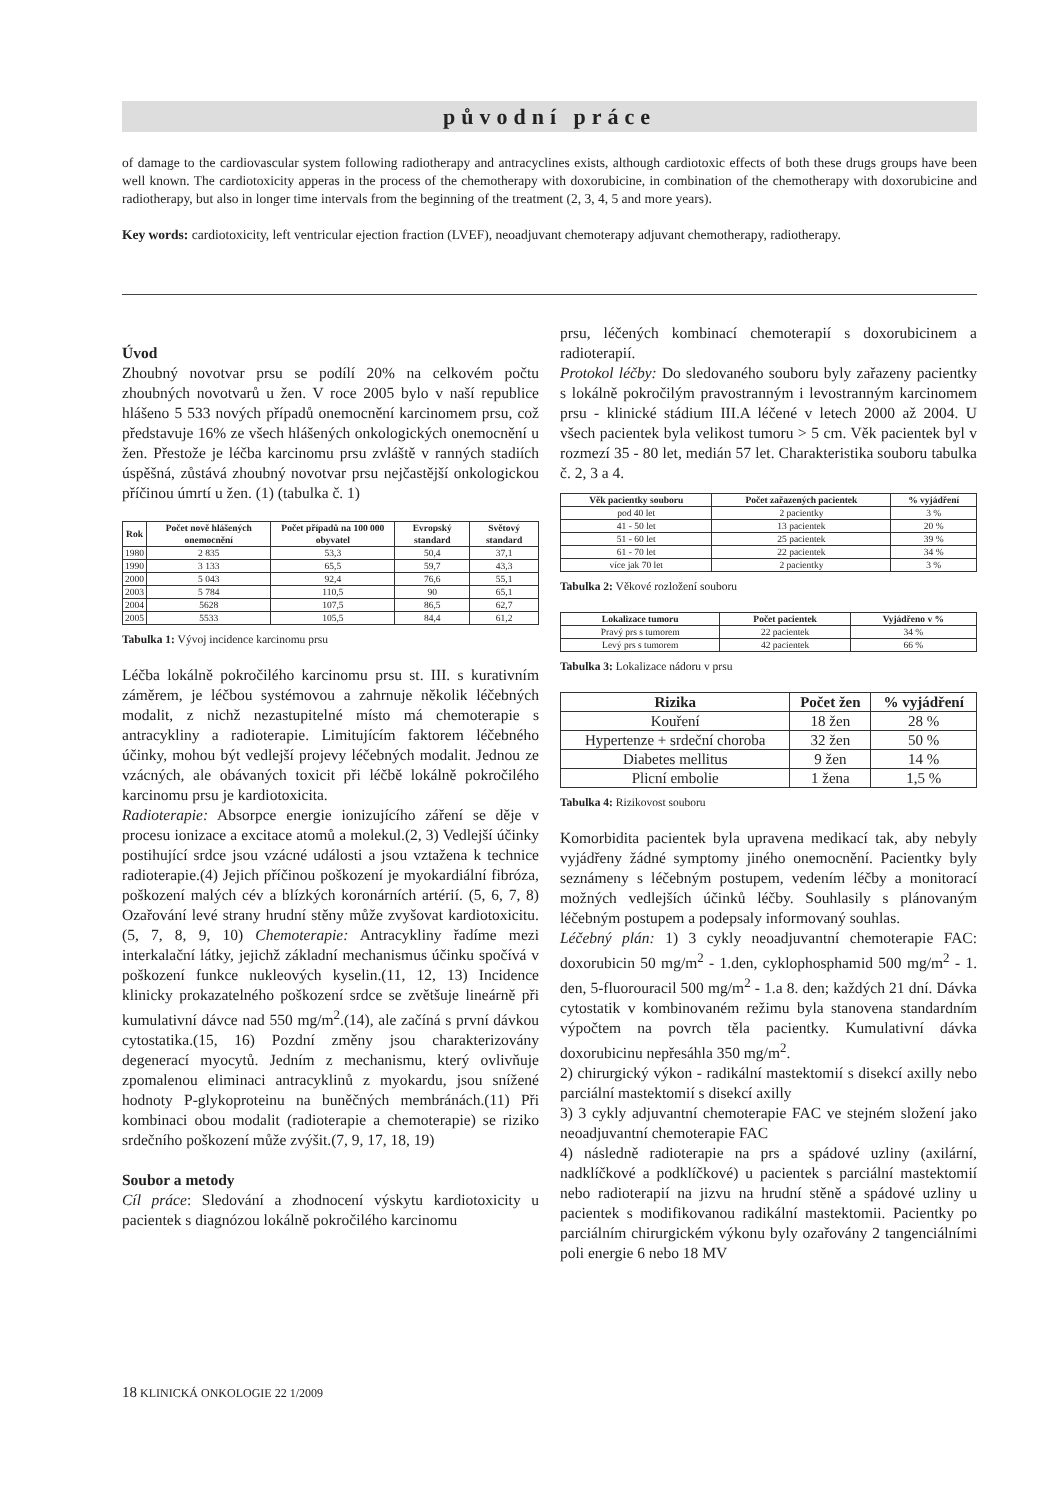původní práce
of damage to the cardiovascular system following radiotherapy and antracyclines exists, although cardiotoxic effects of both these drugs groups have been well known. The cardiotoxicity apperas in the process of the chemotherapy with doxorubicine, in combination of the chemotherapy with doxorubicine and radiotherapy, but also in longer time intervals from the beginning of the treatment (2, 3, 4, 5 and more years).
Key words: cardiotoxicity, left ventricular ejection fraction (LVEF), neoadjuvant chemoterapy adjuvant chemotherapy, radiotherapy.
Úvod
Zhoubný novotvar prsu se podílí 20% na celkovém počtu zhoubných novotvarů u žen. V roce 2005 bylo v naší republice hlášeno 5 533 nových případů onemocnění karcinomem prsu, což představuje 16% ze všech hlášených onkologických onemocnění u žen. Přestože je léčba karcinomu prsu zvláště v ranných stadiích úspěšná, zůstává zhoubný novotvar prsu nejčastější onkologickou příčinou úmrtí u žen. (1) (tabulka č. 1)
| Rok | Počet nově hlášených onemocnění | Počet případů na 100 000 obyvatel | Evropský standard | Světový standard |
| --- | --- | --- | --- | --- |
| 1980 | 2 835 | 53,3 | 50,4 | 37,1 |
| 1990 | 3 133 | 65,5 | 59,7 | 43,3 |
| 2000 | 5 043 | 92,4 | 76,6 | 55,1 |
| 2003 | 5 784 | 110,5 | 90 | 65,1 |
| 2004 | 5628 | 107,5 | 86,5 | 62,7 |
| 2005 | 5533 | 105,5 | 84,4 | 61,2 |
Tabulka 1: Vývoj incidence karcinomu prsu
Léčba lokálně pokročilého karcinomu prsu st. III. s kurativním záměrem, je léčbou systémovou a zahrnuje několik léčebných modalit, z nichž nezastupitelné místo má chemoterapie s antracykliny a radioterapie. Limitujícím faktorem léčebného účinky, mohou být vedlejší projevy léčebných modalit. Jednou ze vzácných, ale obávaných toxicit při léčbě lokálně pokročilého karcinomu prsu je kardiotoxicita.
Radioterapie: Absorpce energie ionizujícího záření se děje v procesu ionizace a excitace atomů a molekul.(2, 3) Vedlejší účinky postihující srdce jsou vzácné události a jsou vztažena k technice radioterapie.(4) Jejich příčinou poškození je myokardiální fibróza, poškození malých cév a blízkých koronárních artérií. (5, 6, 7, 8) Ozařování levé strany hrudní stěny může zvyšovat kardiotoxicitu. (5, 7, 8, 9, 10) Chemoterapie: Antracykliny řadíme mezi interkalační látky, jejichž základní mechanismus účinku spočívá v poškození funkce nukleových kyselin.(11, 12, 13) Incidence klinicky prokazatelného poškození srdce se zvětšuje lineárně při kumulativní dávce nad 550 mg/m<sup>2</sup>.(14), ale začíná s první dávkou cytostatika.(15, 16) Pozdní změny jsou charakterizovány degenerací myocytů. Jedním z mechanismu, který ovlivňuje zpomalenou eliminaci antracyklinů z myokardu, jsou snížené hodnoty P-glykoproteinu na buněčných membránách.(11) Při kombinaci obou modalit (radioterapie a chemoterapie) se riziko srdečního poškození může zvýšit.(7, 9, 17, 18, 19)
Soubor a metody
Cíl práce: Sledování a zhodnocení výskytu kardiotoxicity u pacientek s diagnózou lokálně pokročilého karcinomu
prsu, léčených kombinací chemoterapií s doxorubicinem a radioterapií.
Protokol léčby: Do sledovaného souboru byly zařazeny pacientky s lokálně pokročilým pravostranným i levostranným karcinomem prsu - klinické stádium III.A léčené v letech 2000 až 2004. U všech pacientek byla velikost tumoru > 5 cm. Věk pacientek byl v rozmezí 35 - 80 let, medián 57 let. Charakteristika souboru tabulka č. 2, 3 a 4.
| Věk pacientky souboru | Počet zařazených pacientek | % vyjádření |
| --- | --- | --- |
| pod 40 let | 2 pacientky | 3 % |
| 41 - 50 let | 13 pacientek | 20 % |
| 51 - 60 let | 25 pacientek | 39 % |
| 61 - 70 let | 22 pacientek | 34 % |
| více jak 70 let | 2 pacientky | 3 % |
Tabulka 2: Věkové rozložení souboru
| Lokalizace tumoru | Počet pacientek | Vyjádřeno v % |
| --- | --- | --- |
| Pravý prs s tumorem | 22 pacientek | 34 % |
| Levý prs s tumorem | 42 pacientek | 66 % |
Tabulka 3: Lokalizace nádoru v prsu
| Rizika | Počet žen | % vyjádření |
| --- | --- | --- |
| Kouření | 18 žen | 28 % |
| Hypertenze + srdeční choroba | 32 žen | 50 % |
| Diabetes mellitus | 9 žen | 14 % |
| Plicní embolie | 1 žena | 1,5 % |
Tabulka 4: Rizikovost souboru
Komorbidita pacientek byla upravena medikací tak, aby nebyly vyjádřeny žádné symptomy jiného onemocnění. Pacientky byly seznámeny s léčebným postupem, vedením léčby a monitorací možných vedlejších účinků léčby. Souhlasily s plánovaným léčebným postupem a podepsaly informovaný souhlas.
Léčebný plán: 1) 3 cykly neoadjuvantní chemoterapie FAC: doxorubicin 50 mg/m<sup>2</sup> - 1.den, cyklophosphamid 500 mg/m<sup>2</sup> - 1. den, 5-fluorouracil 500 mg/m<sup>2</sup> - 1.a 8. den; každých 21 dní. Dávka cytostatik v kombinovaném režimu byla stanovena standardním výpočtem na povrch těla pacientky. Kumulativní dávka doxorubicinu nepřesáhla 350 mg/m<sup>2</sup>.
2) chirurgický výkon - radikální mastektomií s disekcí axilly nebo parciální mastektomií s disekcí axilly
3) 3 cykly adjuvantní chemoterapie FAC ve stejném složení jako neoadjuvantní chemoterapie FAC
4) následně radioterapie na prs a spádové uzliny (axilární, nadklíčkové a podklíčkové) u pacientek s parciální mastektomií nebo radioterapií na jizvu na hrudní stěně a spádové uzliny u pacientek s modifikovanou radikální mastektomii. Pacientky po parciálním chirurgickém výkonu byly ozařovány 2 tangenciálními poli energie 6 nebo 18 MV
18 KLINICKÁ ONKOLOGIE 22 1/2009